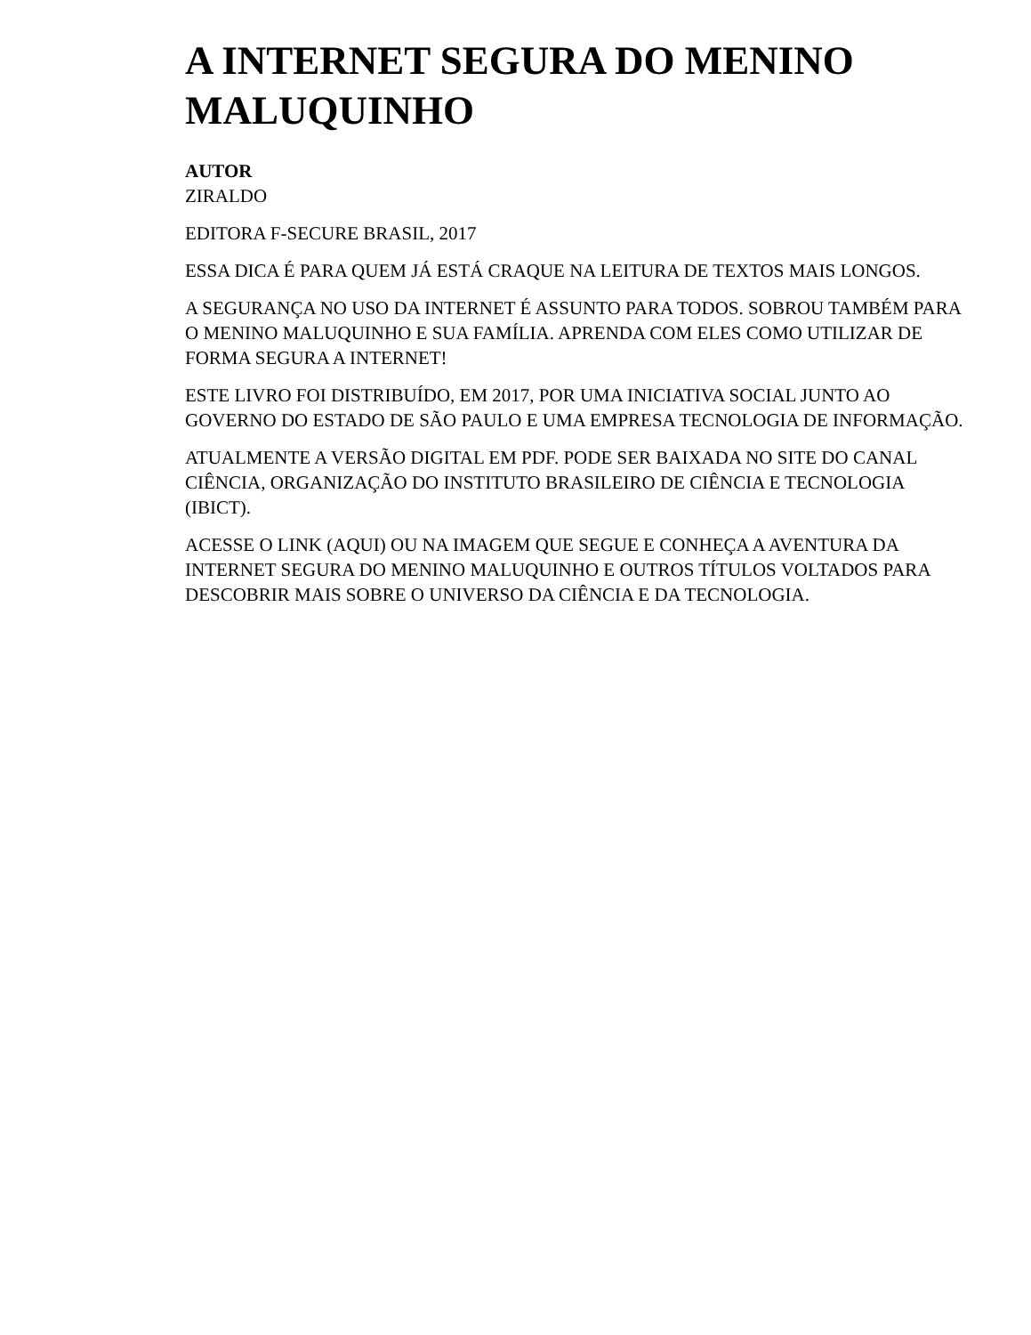A INTERNET SEGURA DO MENINO MALUQUINHO
AUTOR
ZIRALDO
EDITORA F-SECURE BRASIL, 2017
ESSA DICA É PARA QUEM JÁ ESTÁ CRAQUE NA LEITURA DE TEXTOS MAIS LONGOS.
A SEGURANÇA NO USO DA INTERNET É ASSUNTO PARA TODOS. SOBROU TAMBÉM PARA O MENINO MALUQUINHO E SUA FAMÍLIA. APRENDA COM ELES COMO UTILIZAR DE FORMA SEGURA A INTERNET!
ESTE LIVRO FOI DISTRIBUÍDO, EM 2017, POR UMA INICIATIVA SOCIAL JUNTO AO GOVERNO DO ESTADO DE SÃO PAULO E UMA EMPRESA TECNOLOGIA DE INFORMAÇÃO.
ATUALMENTE A VERSÃO DIGITAL EM PDF. PODE SER BAIXADA NO SITE DO CANAL CIÊNCIA, ORGANIZAÇÃO DO INSTITUTO BRASILEIRO DE CIÊNCIA E TECNOLOGIA (IBICT).
ACESSE O LINK (AQUI) OU NA IMAGEM QUE SEGUE E CONHEÇA A AVENTURA DA INTERNET SEGURA DO MENINO MALUQUINHO E OUTROS TÍTULOS VOLTADOS PARA DESCOBRIR MAIS SOBRE O UNIVERSO DA CIÊNCIA E DA TECNOLOGIA.